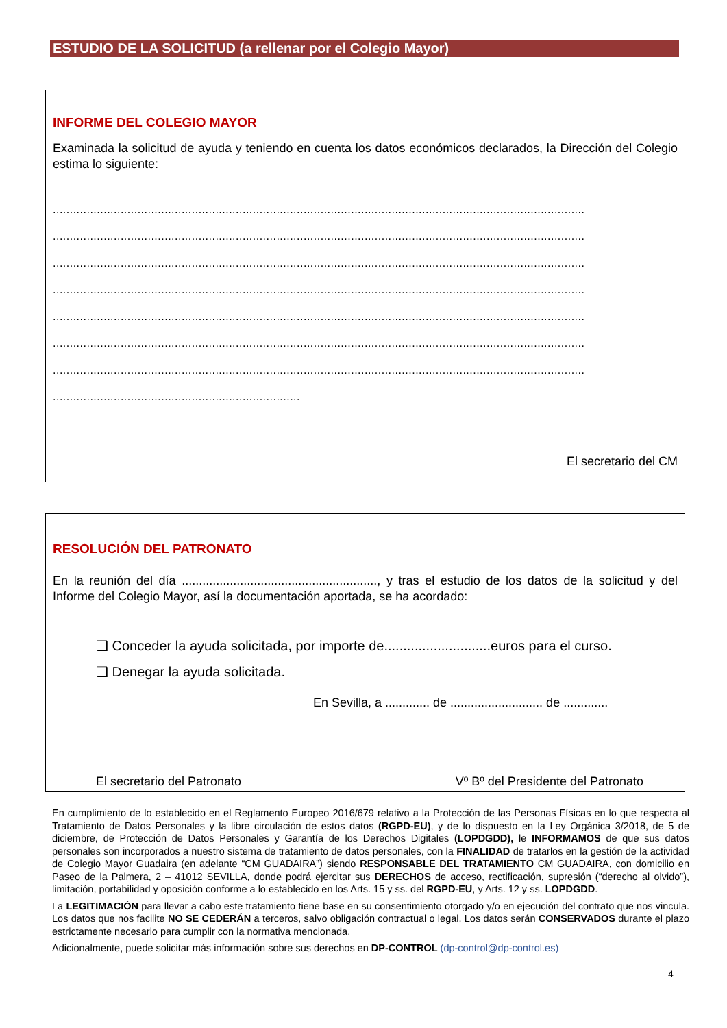ESTUDIO DE LA SOLICITUD (a rellenar por el Colegio Mayor)
INFORME DEL COLEGIO MAYOR
Examinada la solicitud de ayuda y teniendo en cuenta los datos económicos declarados, la Dirección del Colegio estima lo siguiente:
.............................................................................................................................................................
.............................................................................................................................................................
.............................................................................................................................................................
.............................................................................................................................................................
.............................................................................................................................................................
.............................................................................................................................................................
.............................................................................................................................................................
.........................................................................
El secretario del CM
RESOLUCIÓN DEL PATRONATO
En la reunión del día ........................................................., y tras el estudio de los datos de la solicitud y del Informe del Colegio Mayor, así la documentación aportada, se ha acordado:
❑ Conceder la ayuda solicitada, por importe de............................euros para el curso.
❑ Denegar la ayuda solicitada.
En Sevilla, a ............. de ........................... de .............
El secretario del Patronato Vº Bº del Presidente del Patronato
En cumplimiento de lo establecido en el Reglamento Europeo 2016/679 relativo a la Protección de las Personas Físicas en lo que respecta al Tratamiento de Datos Personales y la libre circulación de estos datos (RGPD-EU), y de lo dispuesto en la Ley Orgánica 3/2018, de 5 de diciembre, de Protección de Datos Personales y Garantía de los Derechos Digitales (LOPDGDD), le INFORMAMOS de que sus datos personales son incorporados a nuestro sistema de tratamiento de datos personales, con la FINALIDAD de tratarlos en la gestión de la actividad de Colegio Mayor Guadaira (en adelante “CM GUADAIRA”) siendo RESPONSABLE DEL TRATAMIENTO CM GUADAIRA, con domicilio en Paseo de la Palmera, 2 – 41012 SEVILLA, donde podrá ejercitar sus DERECHOS de acceso, rectificación, supresión (“derecho al olvido”), limitación, portabilidad y oposición conforme a lo establecido en los Arts. 15 y ss. del RGPD-EU, y Arts. 12 y ss. LOPDGDD.
La LEGITIMACIÓN para llevar a cabo este tratamiento tiene base en su consentimiento otorgado y/o en ejecución del contrato que nos vincula. Los datos que nos facilite NO SE CEDERÁN a terceros, salvo obligación contractual o legal. Los datos serán CONSERVADOS durante el plazo estrictamente necesario para cumplir con la normativa mencionada.
Adicionalmente, puede solicitar más información sobre sus derechos en DP-CONTROL (dp-control@dp-control.es)
4